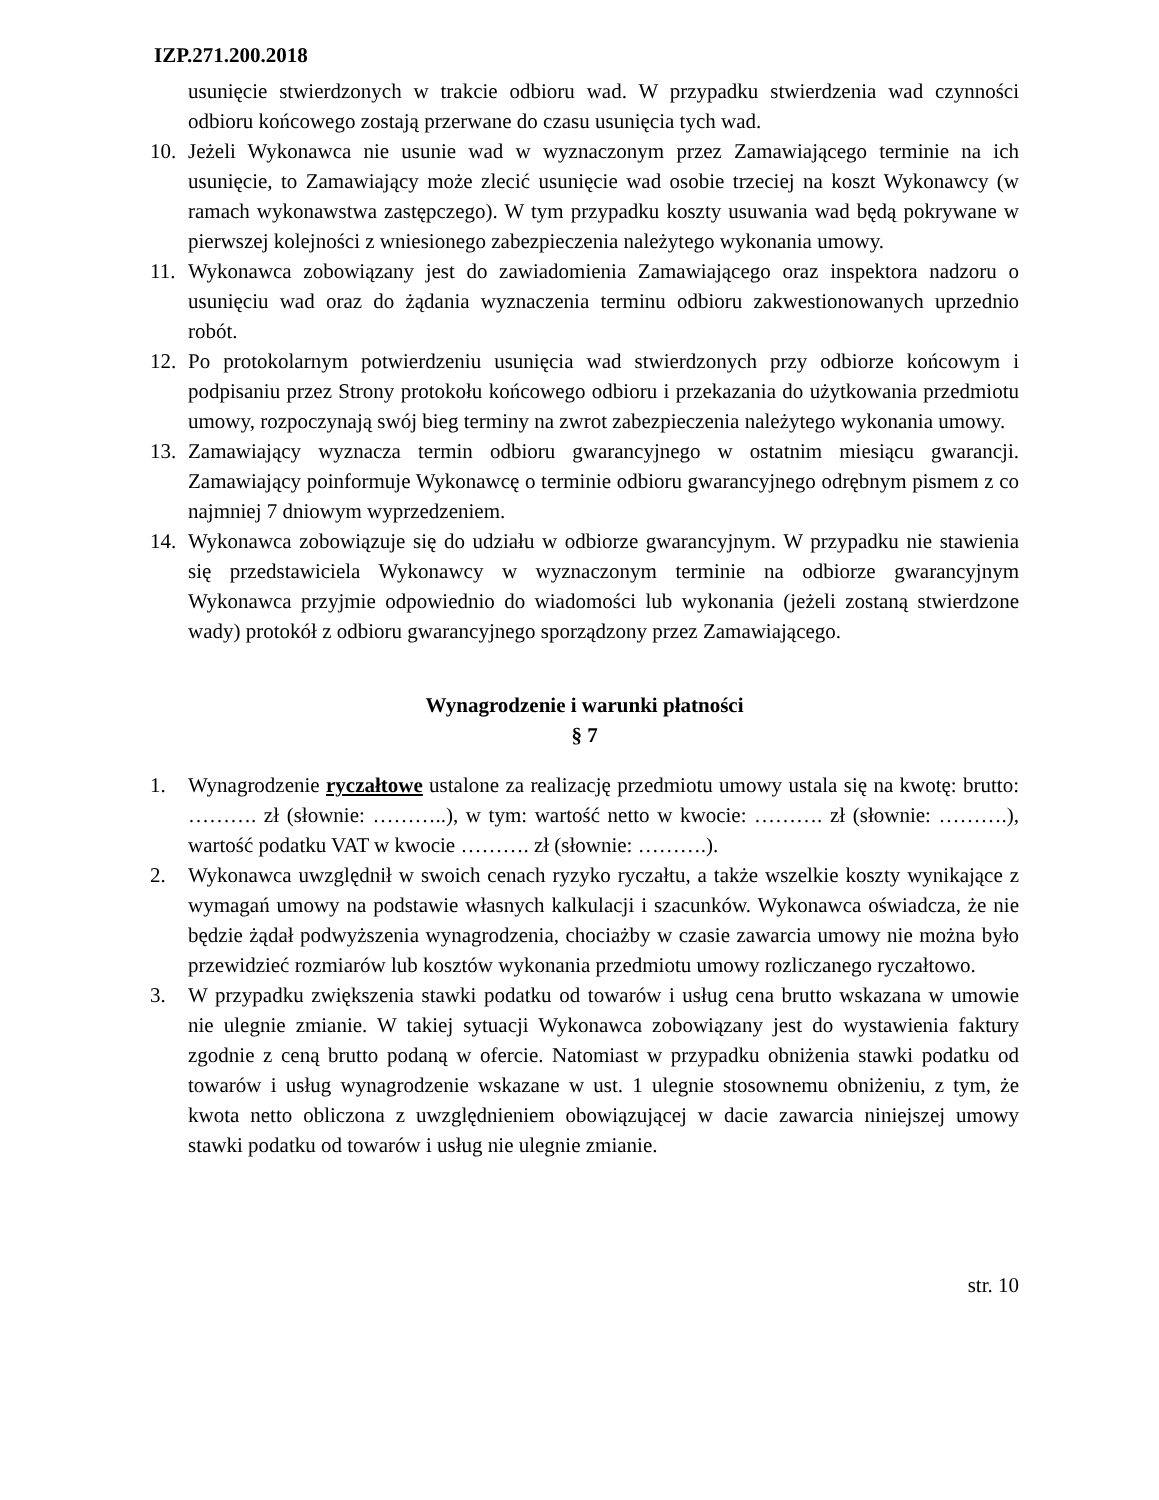IZP.271.200.2018
usunięcie stwierdzonych w trakcie odbioru wad. W przypadku stwierdzenia wad czynności odbioru końcowego zostają przerwane do czasu usunięcia tych wad.
10. Jeżeli Wykonawca nie usunie wad w wyznaczonym przez Zamawiającego terminie na ich usunięcie, to Zamawiający może zlecić usunięcie wad osobie trzeciej na koszt Wykonawcy (w ramach wykonawstwa zastępczego). W tym przypadku koszty usuwania wad będą pokrywane w pierwszej kolejności z wniesionego zabezpieczenia należytego wykonania umowy.
11. Wykonawca zobowiązany jest do zawiadomienia Zamawiającego oraz inspektora nadzoru o usunięciu wad oraz do żądania wyznaczenia terminu odbioru zakwestionowanych uprzednio robót.
12. Po protokolarnym potwierdzeniu usunięcia wad stwierdzonych przy odbiorze końcowym i podpisaniu przez Strony protokołu końcowego odbioru i przekazania do użytkowania przedmiotu umowy, rozpoczynają swój bieg terminy na zwrot zabezpieczenia należytego wykonania umowy.
13. Zamawiający wyznacza termin odbioru gwarancyjnego w ostatnim miesiącu gwarancji. Zamawiający poinformuje Wykonawcę o terminie odbioru gwarancyjnego odrębnym pismem z co najmniej 7 dniowym wyprzedzeniem.
14. Wykonawca zobowiązuje się do udziału w odbiorze gwarancyjnym. W przypadku nie stawienia się przedstawiciela Wykonawcy w wyznaczonym terminie na odbiorze gwarancyjnym Wykonawca przyjmie odpowiednio do wiadomości lub wykonania (jeżeli zostaną stwierdzone wady) protokół z odbioru gwarancyjnego sporządzony przez Zamawiającego.
Wynagrodzenie i warunki płatności
§ 7
1. Wynagrodzenie ryczałtowe ustalone za realizację przedmiotu umowy ustala się na kwotę: brutto: ………. zł (słownie: ………..), w tym: wartość netto w kwocie: ………. zł (słownie: ……….), wartość podatku VAT w kwocie ………. zł (słownie: ……….).
2. Wykonawca uwzględnił w swoich cenach ryzyko ryczałtu, a także wszelkie koszty wynikające z wymagań umowy na podstawie własnych kalkulacji i szacunków. Wykonawca oświadcza, że nie będzie żądał podwyższenia wynagrodzenia, chociażby w czasie zawarcia umowy nie można było przewidzieć rozmiarów lub kosztów wykonania przedmiotu umowy rozliczanego ryczałtowo.
3. W przypadku zwiększenia stawki podatku od towarów i usług cena brutto wskazana w umowie nie ulegnie zmianie. W takiej sytuacji Wykonawca zobowiązany jest do wystawienia faktury zgodnie z ceną brutto podaną w ofercie. Natomiast w przypadku obniżenia stawki podatku od towarów i usług wynagrodzenie wskazane w ust. 1 ulegnie stosownemu obniżeniu, z tym, że kwota netto obliczona z uwzględnieniem obowiązującej w dacie zawarcia niniejszej umowy stawki podatku od towarów i usług nie ulegnie zmianie.
str. 10